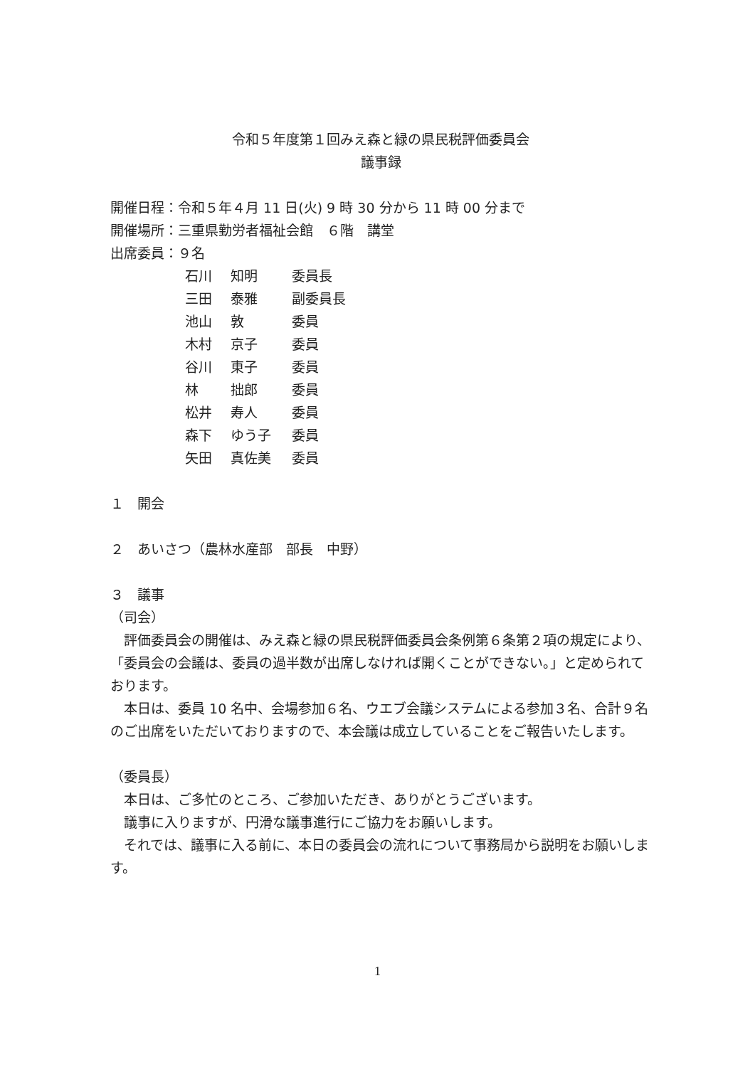令和５年度第１回みえ森と緑の県民税評価委員会
議事録
開催日程：令和５年４月 11 日(火) 9 時 30 分から 11 時 00 分まで
開催場所：三重県勤労者福祉会館　６階　講堂
出席委員：９名
| 石川 | 知明 | 委員長 |
| 三田 | 泰雅 | 副委員長 |
| 池山 | 敦 | 委員 |
| 木村 | 京子 | 委員 |
| 谷川 | 東子 | 委員 |
| 林 | 拙郎 | 委員 |
| 松井 | 寿人 | 委員 |
| 森下 | ゆう子 | 委員 |
| 矢田 | 真佐美 | 委員 |
１　開会
２　あいさつ（農林水産部　部長　中野）
３　議事
（司会）
評価委員会の開催は、みえ森と緑の県民税評価委員会条例第６条第２項の規定により、「委員会の会議は、委員の過半数が出席しなければ開くことができない。」と定められております。
本日は、委員 10 名中、会場参加６名、ウエブ会議システムによる参加３名、合計９名のご出席をいただいておりますので、本会議は成立していることをご報告いたします。
（委員長）
本日は、ご多忙のところ、ご参加いただき、ありがとうございます。
議事に入りますが、円滑な議事進行にご協力をお願いします。
それでは、議事に入る前に、本日の委員会の流れについて事務局から説明をお願いします。
1